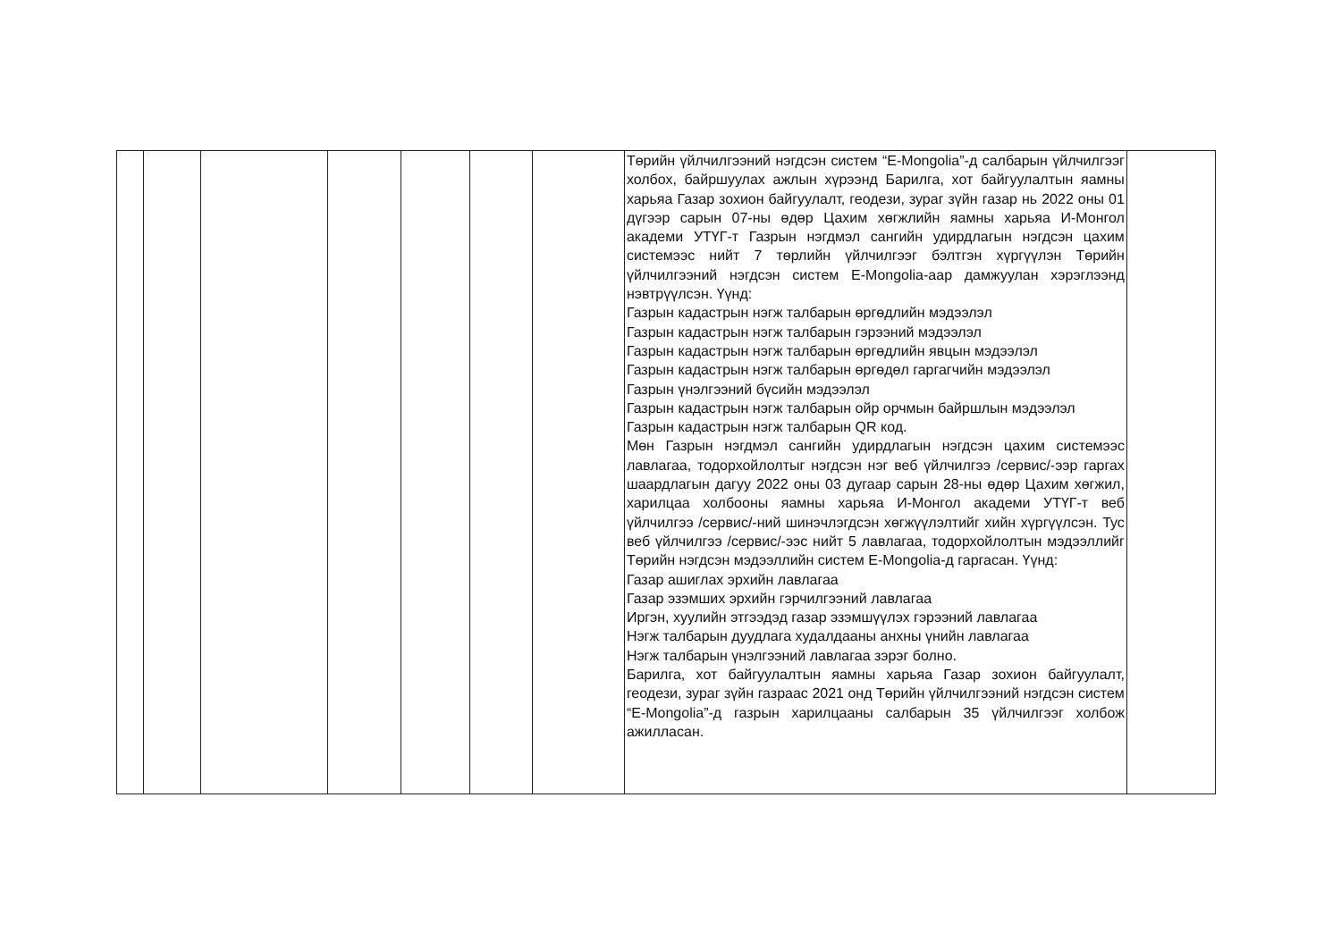| | | | | | | | Төрийн үйлчилгээний нэгдсэн систем “E-Mongolia”-д салбарын үйлчилгээг холбох, байршуулах ажлын хүрээнд Барилга, хот байгуулалтын яамны харьяа Газар зохион байгуулалт, геодези, зураг зүйн газар нь 2022 оны 01 дүгээр сарын 07-ны өдөр Цахим хөгжлийн яамны харьяа И-Монгол академи УТҮГ-т Газрын нэгдмэл сангийн удирдлагын нэгдсэн цахим системээс нийт 7 төрлийн үйлчилгээг бэлтгэн хүргүүлэн Төрийн үйлчилгээний нэгдсэн систем E-Mongolia-аар дамжуулан хэрэглээнд нэвтрүүлсэн. Үүнд: Газрын кадастрын нэгж талбарын өргөдлийн мэдээлэл Газрын кадастрын нэгж талбарын гэрээний мэдээлэл Газрын кадастрын нэгж талбарын өргөдлийн явцын мэдээлэл Газрын кадастрын нэгж талбарын өргөдөл гаргагчийн мэдээлэл Газрын үнэлгээний бүсийн мэдээлэл Газрын кадастрын нэгж талбарын ойр орчмын байршлын мэдээлэл Газрын кадастрын нэгж талбарын QR код. Мөн Газрын нэгдмэл сангийн удирдлагын нэгдсэн цахим системээс лавлагаа, тодорхойлолтыг нэгдсэн нэг веб үйлчилгээ /сервис/-ээр гаргах шаардлагын дагуу 2022 оны 03 дугаар сарын 28-ны өдөр Цахим хөгжил, харилцаа холбооны яамны харьяа И-Монгол академи УТҮГ-т веб үйлчилгээ /сервис/-ний шинэчлэгдсэн хөгжүүлэлтийг хийн хүргүүлсэн. Тус веб үйлчилгээ /сервис/-ээс нийт 5 лавлагаа, тодорхойлолтын мэдээллийг Төрийн нэгдсэн мэдээллийн систем E-Mongolia-д гаргасан. Үүнд: Газар ашиглах эрхийн лавлагаа Газар эзэмших эрхийн гэрчилгээний лавлагаа Иргэн, хуулийн этгээдэд газар эзэмшүүлэх гэрээний лавлагаа Нэгж талбарын дуудлага худалдааны анхны үнийн лавлагаа Нэгж талбарын үнэлгээний лавлагаа зэрэг болно. Барилга, хот байгуулалтын яамны харьяа Газар зохион байгуулалт, геодези, зураг зүйн газраас 2021 онд Төрийн үйлчилгээний нэгдсэн систем “E-Mongolia”-д газрын харилцааны салбарын 35 үйлчилгээг холбож ажилласан. | |